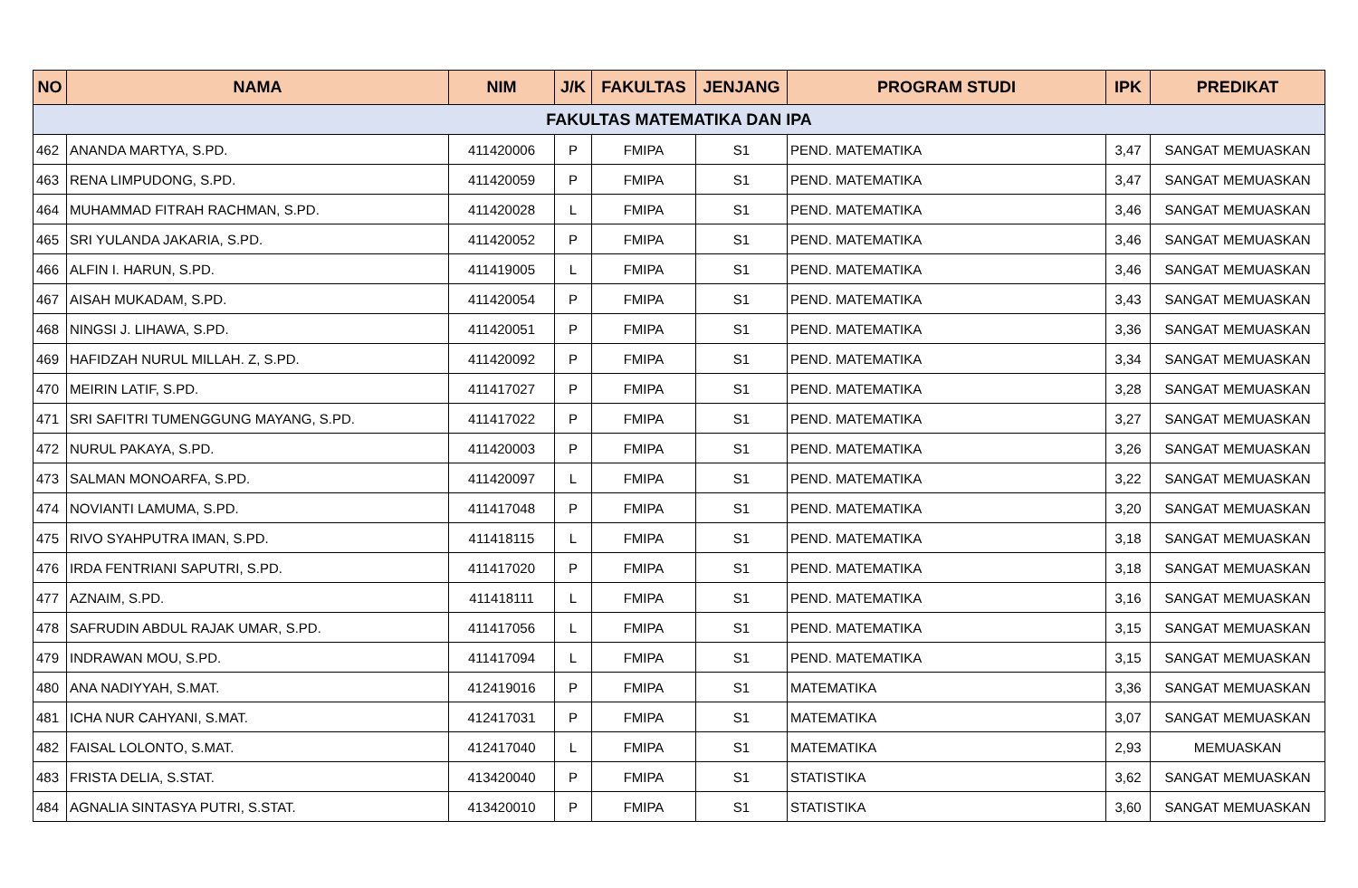| NO | NAMA | NIM | J/K | FAKULTAS | JENJANG | PROGRAM STUDI | IPK | PREDIKAT |
| --- | --- | --- | --- | --- | --- | --- | --- | --- |
| FAKULTAS MATEMATIKA DAN IPA | | | | | | | | |
| 462 | ANANDA MARTYA, S.PD. | 411420006 | P | FMIPA | S1 | PEND. MATEMATIKA | 3,47 | SANGAT MEMUASKAN |
| 463 | RENA LIMPUDONG, S.PD. | 411420059 | P | FMIPA | S1 | PEND. MATEMATIKA | 3,47 | SANGAT MEMUASKAN |
| 464 | MUHAMMAD FITRAH RACHMAN, S.PD. | 411420028 | L | FMIPA | S1 | PEND. MATEMATIKA | 3,46 | SANGAT MEMUASKAN |
| 465 | SRI YULANDA JAKARIA, S.PD. | 411420052 | P | FMIPA | S1 | PEND. MATEMATIKA | 3,46 | SANGAT MEMUASKAN |
| 466 | ALFIN I. HARUN, S.PD. | 411419005 | L | FMIPA | S1 | PEND. MATEMATIKA | 3,46 | SANGAT MEMUASKAN |
| 467 | AISAH MUKADAM, S.PD. | 411420054 | P | FMIPA | S1 | PEND. MATEMATIKA | 3,43 | SANGAT MEMUASKAN |
| 468 | NINGSI J. LIHAWA, S.PD. | 411420051 | P | FMIPA | S1 | PEND. MATEMATIKA | 3,36 | SANGAT MEMUASKAN |
| 469 | HAFIDZAH NURUL MILLAH. Z, S.PD. | 411420092 | P | FMIPA | S1 | PEND. MATEMATIKA | 3,34 | SANGAT MEMUASKAN |
| 470 | MEIRIN LATIF, S.PD. | 411417027 | P | FMIPA | S1 | PEND. MATEMATIKA | 3,28 | SANGAT MEMUASKAN |
| 471 | SRI SAFITRI TUMENGGUNG MAYANG, S.PD. | 411417022 | P | FMIPA | S1 | PEND. MATEMATIKA | 3,27 | SANGAT MEMUASKAN |
| 472 | NURUL PAKAYA, S.PD. | 411420003 | P | FMIPA | S1 | PEND. MATEMATIKA | 3,26 | SANGAT MEMUASKAN |
| 473 | SALMAN MONOARFA, S.PD. | 411420097 | L | FMIPA | S1 | PEND. MATEMATIKA | 3,22 | SANGAT MEMUASKAN |
| 474 | NOVIANTI LAMUMA, S.PD. | 411417048 | P | FMIPA | S1 | PEND. MATEMATIKA | 3,20 | SANGAT MEMUASKAN |
| 475 | RIVO SYAHPUTRA IMAN, S.PD. | 411418115 | L | FMIPA | S1 | PEND. MATEMATIKA | 3,18 | SANGAT MEMUASKAN |
| 476 | IRDA FENTRIANI SAPUTRI, S.PD. | 411417020 | P | FMIPA | S1 | PEND. MATEMATIKA | 3,18 | SANGAT MEMUASKAN |
| 477 | AZNAIM, S.PD. | 411418111 | L | FMIPA | S1 | PEND. MATEMATIKA | 3,16 | SANGAT MEMUASKAN |
| 478 | SAFRUDIN ABDUL RAJAK UMAR, S.PD. | 411417056 | L | FMIPA | S1 | PEND. MATEMATIKA | 3,15 | SANGAT MEMUASKAN |
| 479 | INDRAWAN MOU, S.PD. | 411417094 | L | FMIPA | S1 | PEND. MATEMATIKA | 3,15 | SANGAT MEMUASKAN |
| 480 | ANA NADIYYAH, S.MAT. | 412419016 | P | FMIPA | S1 | MATEMATIKA | 3,36 | SANGAT MEMUASKAN |
| 481 | ICHA NUR CAHYANI, S.MAT. | 412417031 | P | FMIPA | S1 | MATEMATIKA | 3,07 | SANGAT MEMUASKAN |
| 482 | FAISAL LOLONTO, S.MAT. | 412417040 | L | FMIPA | S1 | MATEMATIKA | 2,93 | MEMUASKAN |
| 483 | FRISTA DELIA, S.STAT. | 413420040 | P | FMIPA | S1 | STATISTIKA | 3,62 | SANGAT MEMUASKAN |
| 484 | AGNALIA SINTASYA PUTRI, S.STAT. | 413420010 | P | FMIPA | S1 | STATISTIKA | 3,60 | SANGAT MEMUASKAN |